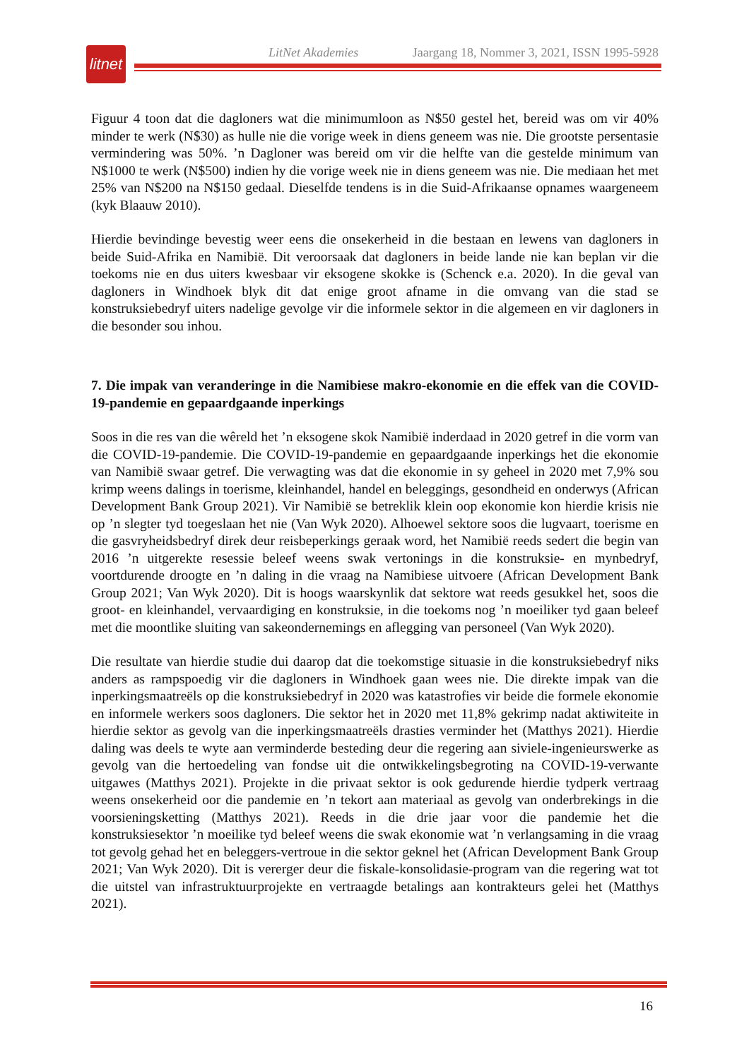LitNet Akademies Jaargang 18, Nommer 3, 2021, ISSN 1995-5928
litnet
Figuur 4 toon dat die dagloners wat die minimumloon as N$50 gestel het, bereid was om vir 40% minder te werk (N$30) as hulle nie die vorige week in diens geneem was nie. Die grootste persentasie vermindering was 50%. ’n Dagloner was bereid om vir die helfte van die gestelde minimum van N$1000 te werk (N$500) indien hy die vorige week nie in diens geneem was nie. Die mediaan het met 25% van N$200 na N$150 gedaal. Dieselfde tendens is in die Suid-Afrikaanse opnames waargeneem (kyk Blaauw 2010).
Hierdie bevindinge bevestig weer eens die onsekerheid in die bestaan en lewens van dagloners in beide Suid-Afrika en Namibië. Dit veroorsaak dat dagloners in beide lande nie kan beplan vir die toekoms nie en dus uiters kwesbaar vir eksogene skokke is (Schenck e.a. 2020). In die geval van dagloners in Windhoek blyk dit dat enige groot afname in die omvang van die stad se konstruksiebedryf uiters nadelige gevolge vir die informele sektor in die algemeen en vir dagloners in die besonder sou inhou.
7. Die impak van veranderinge in die Namibiese makro-ekonomie en die effek van die COVID-19-pandemie en gepaardgaande inperkings
Soos in die res van die wêreld het ’n eksogene skok Namibië inderdaad in 2020 getref in die vorm van die COVID-19-pandemie. Die COVID-19-pandemie en gepaardgaande inperkings het die ekonomie van Namibië swaar getref. Die verwagting was dat die ekonomie in sy geheel in 2020 met 7,9% sou krimp weens dalings in toerisme, kleinhandel, handel en beleggings, gesondheid en onderwys (African Development Bank Group 2021). Vir Namibië se betreklik klein oop ekonomie kon hierdie krisis nie op ’n slegter tyd toegeslaan het nie (Van Wyk 2020). Alhoewel sektore soos die lugvaart, toerisme en die gasvryheidsbedryf direk deur reisbeperkings geraak word, het Namibië reeds sedert die begin van 2016 ’n uitgerekte resessie beleef weens swak vertonings in die konstruksie- en mynbedryf, voortdurende droogte en ’n daling in die vraag na Namibiese uitvoere (African Development Bank Group 2021; Van Wyk 2020). Dit is hoogs waarskynlik dat sektore wat reeds gesukkel het, soos die groot- en kleinhandel, vervaardiging en konstruksie, in die toekoms nog ’n moeiliker tyd gaan beleef met die moontlike sluiting van sakeondernemings en aflegging van personeel (Van Wyk 2020).
Die resultate van hierdie studie dui daarop dat die toekomstige situasie in die konstruksiebedryf niks anders as rampspoedig vir die dagloners in Windhoek gaan wees nie. Die direkte impak van die inperkingsmaatreëls op die konstruksiebedryf in 2020 was katastrofies vir beide die formele ekonomie en informele werkers soos dagloners. Die sektor het in 2020 met 11,8% gekrimp nadat aktiwiteite in hierdie sektor as gevolg van die inperkingsmaatreëls drasties verminder het (Matthys 2021). Hierdie daling was deels te wyte aan verminderde besteding deur die regering aan siviele-ingenieurswerke as gevolg van die hertoedeling van fondse uit die ontwikkelingsbegroting na COVID-19-verwante uitgawes (Matthys 2021). Projekte in die privaat sektor is ook gedurende hierdie tydperk vertraag weens onsekerheid oor die pandemie en ’n tekort aan materiaal as gevolg van onderbrekings in die voorsieningsketting (Matthys 2021). Reeds in die drie jaar voor die pandemie het die konstruksiesektor ’n moeilike tyd beleef weens die swak ekonomie wat ’n verlangsaming in die vraag tot gevolg gehad het en beleggers-vertroue in die sektor geknel het (African Development Bank Group 2021; Van Wyk 2020). Dit is vererger deur die fiskale-konsolidasie-program van die regering wat tot die uitstel van infrastruktuurprojekte en vertraagde betalings aan kontrakteurs gelei het (Matthys 2021).
16